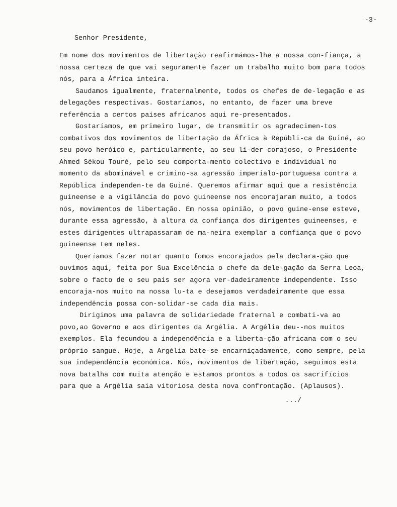-3-
Senhor Presidente,
Em nome dos movimentos de libertação reafirmámos-lhe a nossa con-fiança, a nossa certeza de que vai seguramente fazer um trabalho muito bom para todos nós, para a África inteira.
Saudamos igualmente, fraternalmente, todos os chefes de de-legação e as delegações respectivas. Gostaríamos, no entanto, de fazer uma breve referência a certos países africanos aqui re-presentados.
Gostaríamos, em primeiro lugar, de transmitir os agradecimen-tos combativos dos movimentos de libertação da África à Repúbli-ca da Guiné, ao seu povo heróico e, particularmente, ao seu lí-der corajoso, o Presidente Ahmed Sékou Touré, pelo seu comporta-mento colectivo e individual no momento da abominável e crimino-sa agressão imperialo-portuguesa contra a República independen-te da Guiné. Queremos afirmar aqui que a resistência guineense e a vigilância do povo guineense nos encorajaram muito, a todos nós, movimentos de libertação. Em nossa opinião, o povo guine-ense esteve, durante essa agressão, à altura da confiança dos dirigentes guineenses, e estes dirigentes ultrapassaram de ma-neira exemplar a confiança que o povo guineense tem neles.
Queríamos fazer notar quanto fomos encorajados pela declara-ção que ouvimos aqui, feita por Sua Excelência o chefe da dele-gação da Serra Leoa, sobre o facto de o seu país ser agora ver-dadeiramente independente. Isso encoraja-nos muito na nossa lu-ta e desejamos verdadeiramente que essa independência possa con-solidar-se cada dia mais.
Dirigimos uma palavra de solidariedade fraternal e combati-va ao povo,ao Governo e aos dirigentes da Argélia. A Argélia deu--nos muitos exemplos. Ela fecundou a independência e a liberta-ção africana com o seu próprio sangue. Hoje, a Argélia bate-se encarniçadamente, como sempre, pela sua independência económica. Nós, movimentos de libertação, seguimos esta nova batalha com muita atenção e estamos prontos a todos os sacrifícios para que a Argélia saia vitoriosa desta nova confrontação. (Aplausos).
.../